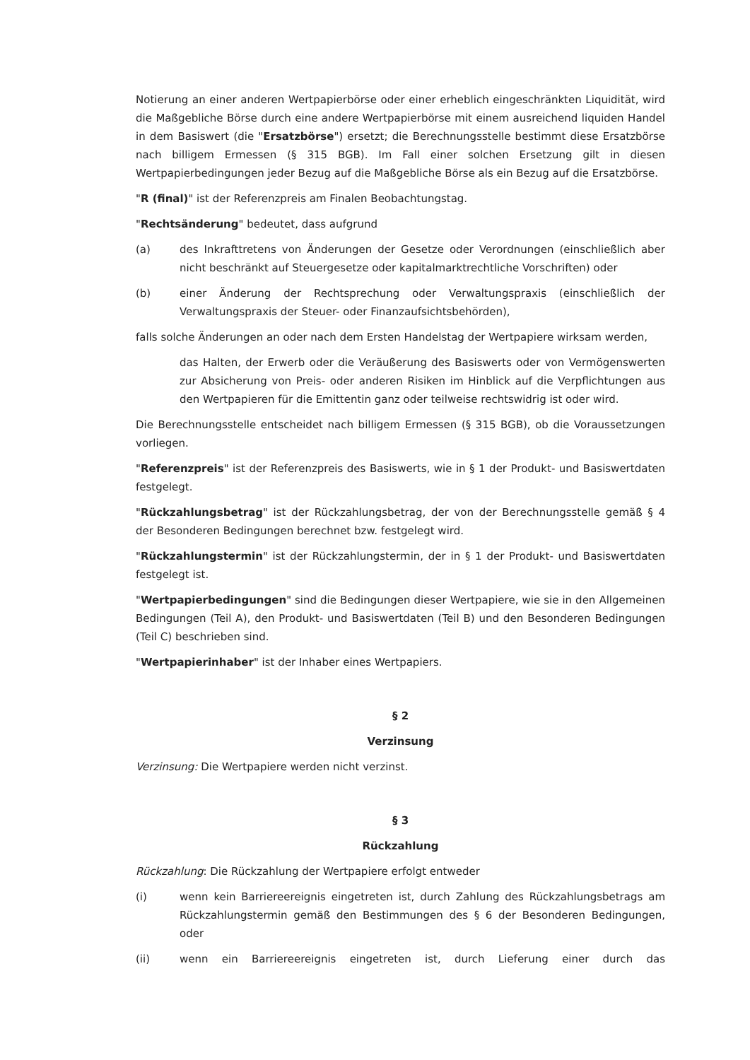Notierung an einer anderen Wertpapierbörse oder einer erheblich eingeschränkten Liquidität, wird die Maßgebliche Börse durch eine andere Wertpapierbörse mit einem ausreichend liquiden Handel in dem Basiswert (die "Ersatzbörse") ersetzt; die Berechnungsstelle bestimmt diese Ersatzbörse nach billigem Ermessen (§ 315 BGB). Im Fall einer solchen Ersetzung gilt in diesen Wertpapierbedingungen jeder Bezug auf die Maßgebliche Börse als ein Bezug auf die Ersatzbörse.
"R (final)" ist der Referenzpreis am Finalen Beobachtungstag.
"Rechtsänderung" bedeutet, dass aufgrund
(a) des Inkrafttretens von Änderungen der Gesetze oder Verordnungen (einschließlich aber nicht beschränkt auf Steuergesetze oder kapitalmarktrechtliche Vorschriften) oder
(b) einer Änderung der Rechtsprechung oder Verwaltungspraxis (einschließlich der Verwaltungspraxis der Steuer- oder Finanzaufsichtsbehörden),
falls solche Änderungen an oder nach dem Ersten Handelstag der Wertpapiere wirksam werden,
das Halten, der Erwerb oder die Veräußerung des Basiswerts oder von Vermögenswerten zur Absicherung von Preis- oder anderen Risiken im Hinblick auf die Verpflichtungen aus den Wertpapieren für die Emittentin ganz oder teilweise rechtswidrig ist oder wird.
Die Berechnungsstelle entscheidet nach billigem Ermessen (§ 315 BGB), ob die Voraussetzungen vorliegen.
"Referenzpreis" ist der Referenzpreis des Basiswerts, wie in § 1 der Produkt- und Basiswertdaten festgelegt.
"Rückzahlungsbetrag" ist der Rückzahlungsbetrag, der von der Berechnungsstelle gemäß § 4 der Besonderen Bedingungen berechnet bzw. festgelegt wird.
"Rückzahlungstermin" ist der Rückzahlungstermin, der in § 1 der Produkt- und Basiswertdaten festgelegt ist.
"Wertpapierbedingungen" sind die Bedingungen dieser Wertpapiere, wie sie in den Allgemeinen Bedingungen (Teil A), den Produkt- und Basiswertdaten (Teil B) und den Besonderen Bedingungen (Teil C) beschrieben sind.
"Wertpapierinhaber" ist der Inhaber eines Wertpapiers.
§ 2
Verzinsung
Verzinsung: Die Wertpapiere werden nicht verzinst.
§ 3
Rückzahlung
Rückzahlung: Die Rückzahlung der Wertpapiere erfolgt entweder
(i) wenn kein Barriereereignis eingetreten ist, durch Zahlung des Rückzahlungsbetrags am Rückzahlungstermin gemäß den Bestimmungen des § 6 der Besonderen Bedingungen, oder
(ii) wenn ein Barriereereignis eingetreten ist, durch Lieferung einer durch das